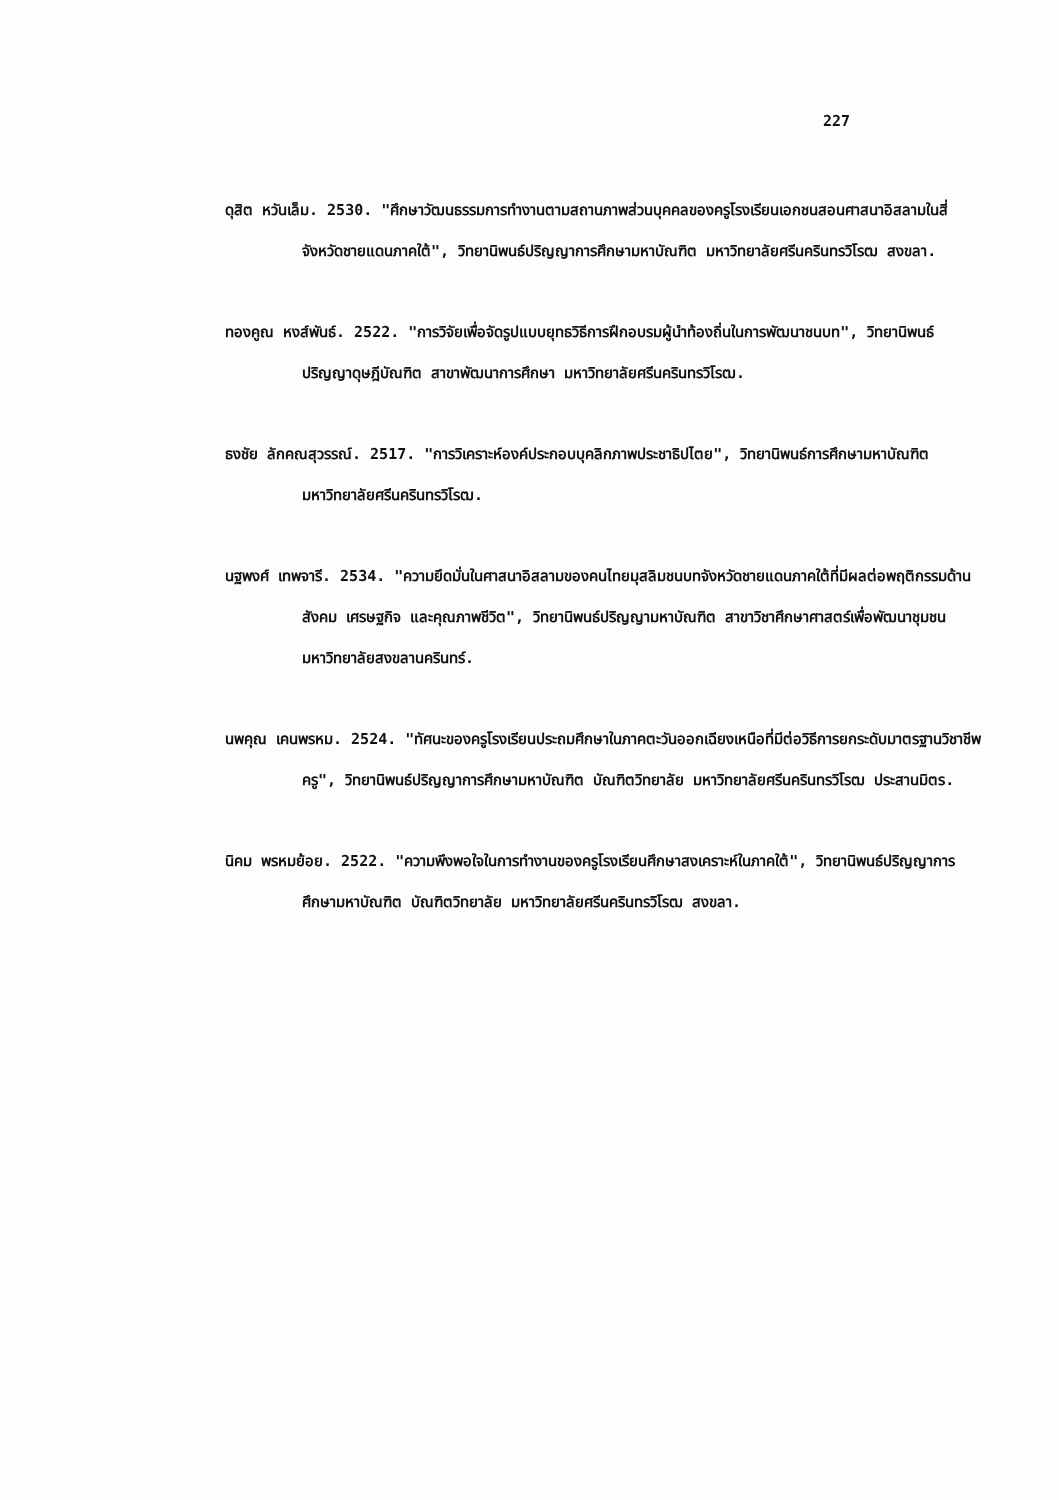227
ดุสิต หวันเล็ม. 2530. "ศึกษาวัฒนธรรมการทำงานตามสถานภาพส่วนบุคคลของครูโรงเรียนเอกชนสอนศาสนาอิสลามในสี่จังหวัดชายแดนภาคใต้", วิทยานิพนธ์ปริญญาการศึกษามหาบัณฑิต มหาวิทยาลัยศรีนครินทรวิโรฒ สงขลา.
ทองคูณ หงส์พันธ์. 2522. "การวิจัยเพื่อจัดรูปแบบยุทธวิธีการฝึกอบรมผู้นำท้องถิ่นในการพัฒนาชนบท", วิทยานิพนธ์ปริญญาดุษฎีบัณฑิต สาขาพัฒนาการศึกษา มหาวิทยาลัยศรีนครินทรวิโรฒ.
ธงชัย ลักคณสุวรรณ์. 2517. "การวิเคราะห์องค์ประกอบบุคลิกภาพประชาธิปไตย", วิทยานิพนธ์การศึกษามหาบัณฑิต มหาวิทยาลัยศรีนครินทรวิโรฒ.
นฐพงศ์ เทพจารี. 2534. "ความยึดมั่นในศาสนาอิสลามของคนไทยมุสลิมชนบทจังหวัดชายแดนภาคใต้ที่มีผลต่อพฤติกรรมด้านสังคม เศรษฐกิจ และคุณภาพชีวิต", วิทยานิพนธ์ปริญญามหาบัณฑิต สาขาวิชาศึกษาศาสตร์เพื่อพัฒนาชุมชน มหาวิทยาลัยสงขลานครินทร์.
นพคุณ เคนพรหม. 2524. "ทัศนะของครูโรงเรียนประถมศึกษาในภาคตะวันออกเฉียงเหนือที่มีต่อวิธีการยกระดับมาตรฐานวิชาชีพครู", วิทยานิพนธ์ปริญญาการศึกษามหาบัณฑิต บัณฑิตวิทยาลัย มหาวิทยาลัยศรีนครินทรวิโรฒ ประสานมิตร.
นิคม พรหมย้อย. 2522. "ความพึงพอใจในการทำงานของครูโรงเรียนศึกษาสงเคราะห์ในภาคใต้", วิทยานิพนธ์ปริญญาการศึกษามหาบัณฑิต บัณฑิตวิทยาลัย มหาวิทยาลัยศรีนครินทรวิโรฒ สงขลา.